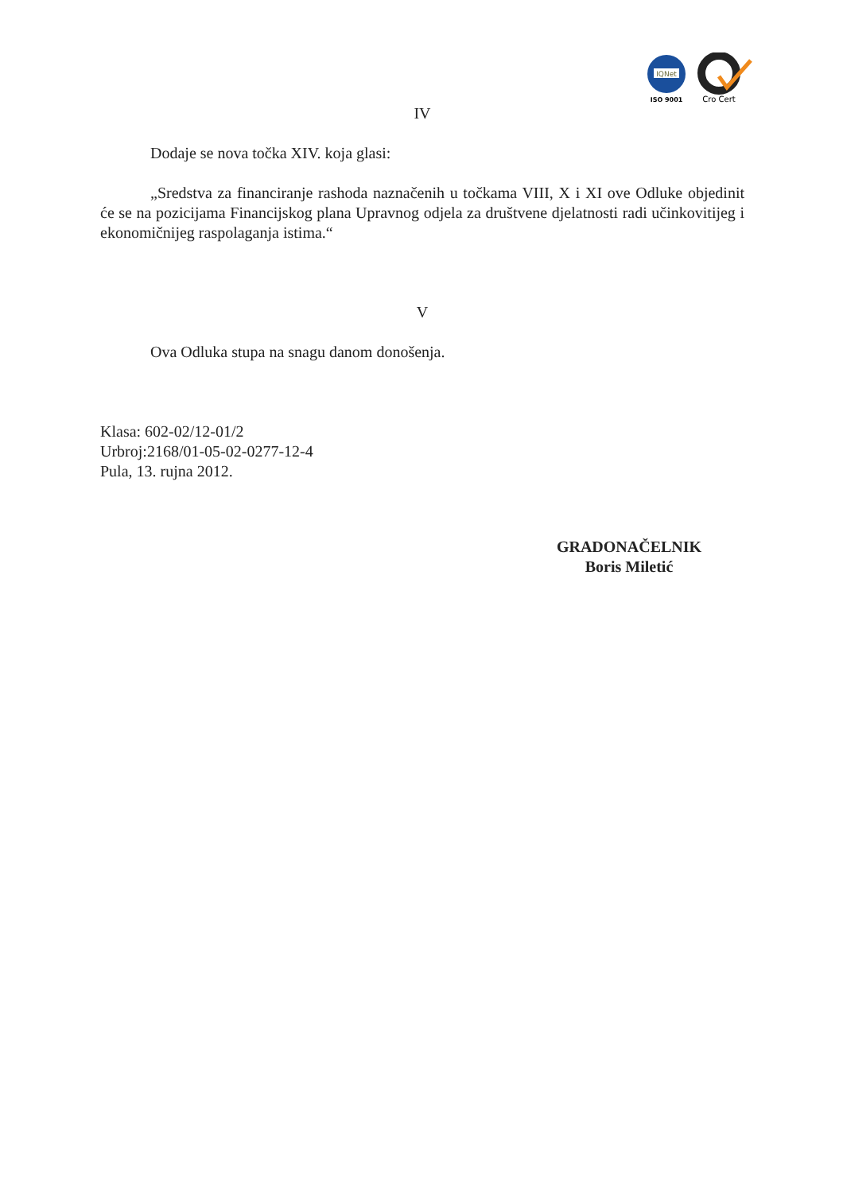IQNet
ISO 9001
Cro Cert
IV
Dodaje se nova točka XIV. koja glasi:
„Sredstva za financiranje rashoda naznačenih u točkama VIII, X i XI ove Odluke objedinit će se na pozicijama Financijskog plana Upravnog odjela za društvene djelatnosti radi učinkovitijeg i ekonomičnijeg raspolaganja istima.“
V
Ova Odluka stupa na snagu danom donošenja.
Klasa: 602-02/12-01/2
Urbroj:2168/01-05-02-0277-12-4
Pula, 13. rujna 2012.
GRADONAČELNIK
Boris Miletić